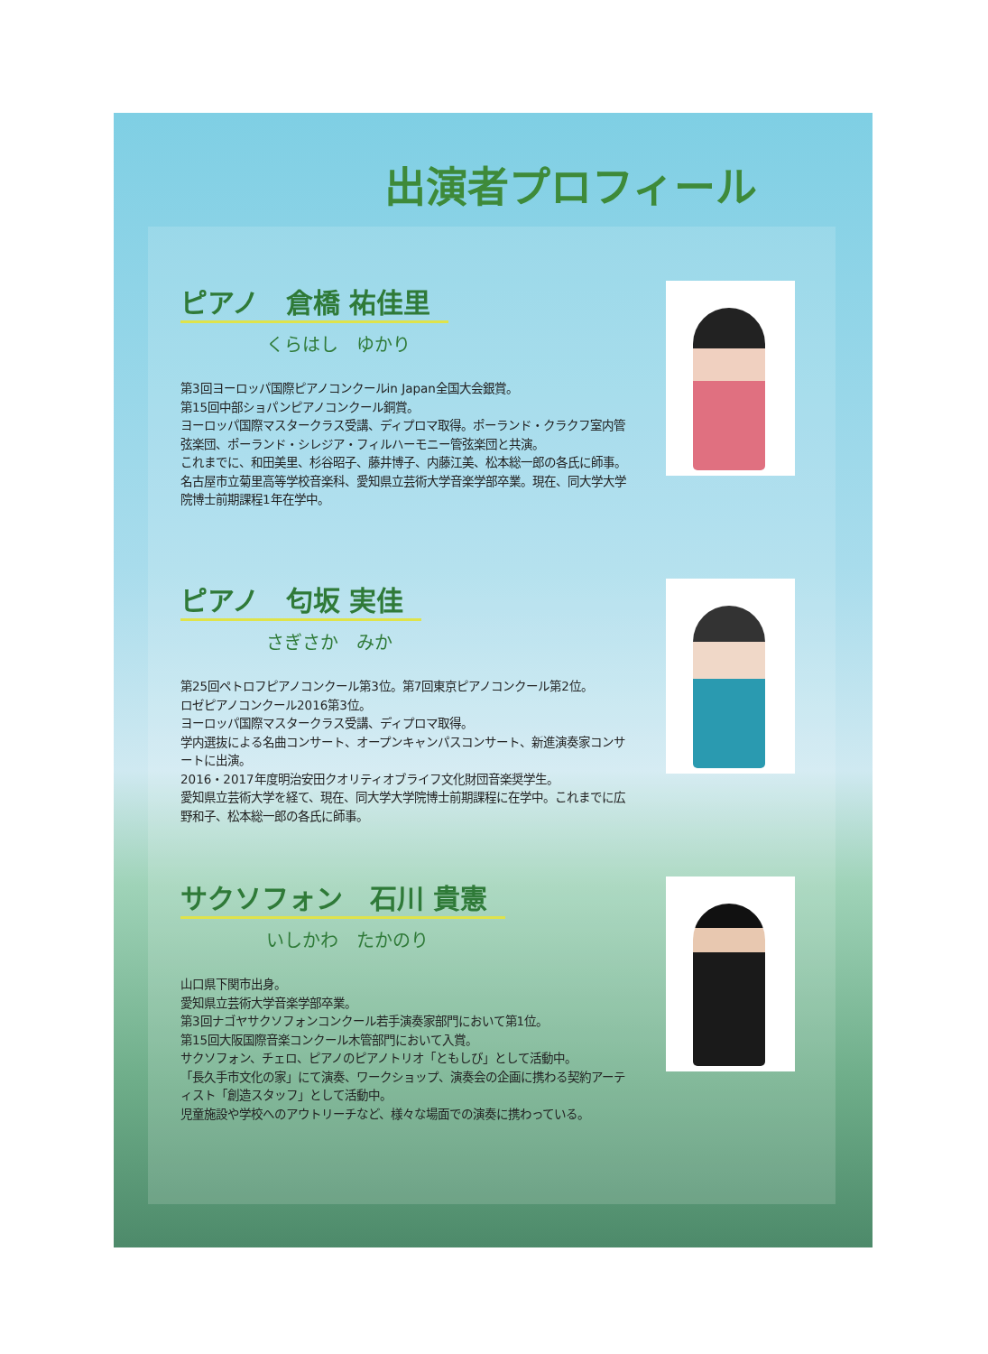出演者プロフィール
ピアノ　倉橋 祐佳里
くらはし　ゆかり
第3回ヨーロッパ国際ピアノコンクールin Japan全国大会銀賞。
第15回中部ショパンピアノコンクール銅賞。
ヨーロッパ国際マスタークラス受講、ディプロマ取得。ポーランド・クラクフ室内管弦楽団、ポーランド・シレジア・フィルハーモニー管弦楽団と共演。
これまでに、和田美里、杉谷昭子、藤井博子、内藤江美、松本総一郎の各氏に師事。
名古屋市立菊里高等学校音楽科、愛知県立芸術大学音楽学部卒業。現在、同大学大学院博士前期課程1年在学中。
ピアノ　匂坂 実佳
さぎさか　みか
第25回ペトロフピアノコンクール第3位。第7回東京ピアノコンクール第2位。
ロゼピアノコンクール2016第3位。
ヨーロッパ国際マスタークラス受講、ディプロマ取得。
学内選抜による名曲コンサート、オープンキャンパスコンサート、新進演奏家コンサートに出演。
2016・2017年度明治安田クオリティオブライフ文化財団音楽奨学生。
愛知県立芸術大学を経て、現在、同大学大学院博士前期課程に在学中。これまでに広野和子、松本総一郎の各氏に師事。
サクソフォン　石川 貴憲
いしかわ　たかのり
山口県下関市出身。
愛知県立芸術大学音楽学部卒業。
第3回ナゴヤサクソフォンコンクール若手演奏家部門において第1位。
第15回大阪国際音楽コンクール木管部門において入賞。
サクソフォン、チェロ、ピアノのピアノトリオ「ともしび」として活動中。
「長久手市文化の家」にて演奏、ワークショップ、演奏会の企画に携わる契約アーティスト「創造スタッフ」として活動中。
児童施設や学校へのアウトリーチなど、様々な場面での演奏に携わっている。